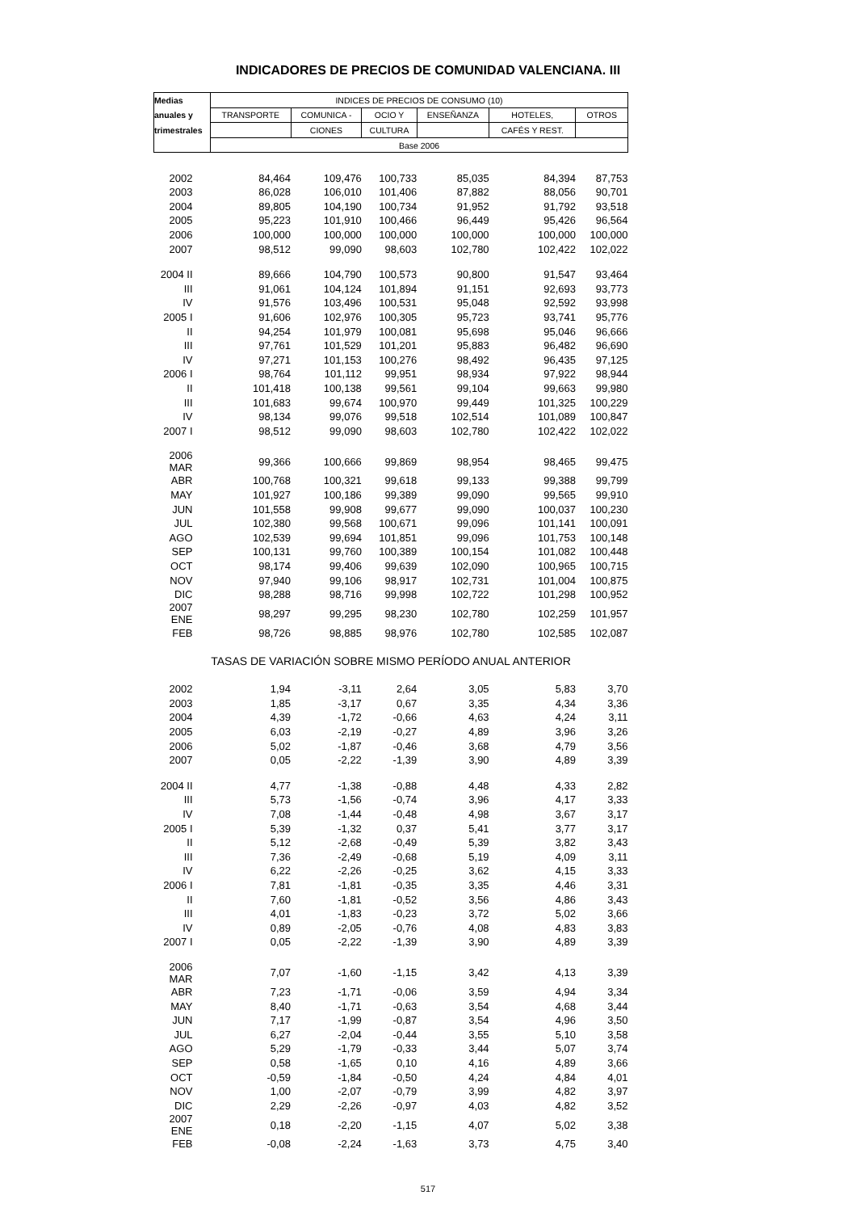INDICADORES DE PRECIOS DE COMUNIDAD VALENCIANA. III
| Medias | INDICES DE PRECIOS DE CONSUMO (10) | | | | | |
| --- | --- | --- | --- | --- | --- | --- |
| anuales y | TRANSPORTE | COMUNICA - | OCIO Y | ENSEÑANZA | HOTELES, | OTROS |
| trimestrales | | CIONES | CULTURA | | CAFÉS Y REST. | |
| | Base 2006 | | | | | |
| 2002 | 84,464 | 109,476 | 100,733 | 85,035 | 84,394 | 87,753 |
| 2003 | 86,028 | 106,010 | 101,406 | 87,882 | 88,056 | 90,701 |
| 2004 | 89,805 | 104,190 | 100,734 | 91,952 | 91,792 | 93,518 |
| 2005 | 95,223 | 101,910 | 100,466 | 96,449 | 95,426 | 96,564 |
| 2006 | 100,000 | 100,000 | 100,000 | 100,000 | 100,000 | 100,000 |
| 2007 | 98,512 | 99,090 | 98,603 | 102,780 | 102,422 | 102,022 |
| 2004 II | 89,666 | 104,790 | 100,573 | 90,800 | 91,547 | 93,464 |
| III | 91,061 | 104,124 | 101,894 | 91,151 | 92,693 | 93,773 |
| IV | 91,576 | 103,496 | 100,531 | 95,048 | 92,592 | 93,998 |
| 2005 I | 91,606 | 102,976 | 100,305 | 95,723 | 93,741 | 95,776 |
| II | 94,254 | 101,979 | 100,081 | 95,698 | 95,046 | 96,666 |
| III | 97,761 | 101,529 | 101,201 | 95,883 | 96,482 | 96,690 |
| IV | 97,271 | 101,153 | 100,276 | 98,492 | 96,435 | 97,125 |
| 2006 I | 98,764 | 101,112 | 99,951 | 98,934 | 97,922 | 98,944 |
| II | 101,418 | 100,138 | 99,561 | 99,104 | 99,663 | 99,980 |
| III | 101,683 | 99,674 | 100,970 | 99,449 | 101,325 | 100,229 |
| IV | 98,134 | 99,076 | 99,518 | 102,514 | 101,089 | 100,847 |
| 2007 I | 98,512 | 99,090 | 98,603 | 102,780 | 102,422 | 102,022 |
| 2006 MAR | 99,366 | 100,666 | 99,869 | 98,954 | 98,465 | 99,475 |
| ABR | 100,768 | 100,321 | 99,618 | 99,133 | 99,388 | 99,799 |
| MAY | 101,927 | 100,186 | 99,389 | 99,090 | 99,565 | 99,910 |
| JUN | 101,558 | 99,908 | 99,677 | 99,090 | 100,037 | 100,230 |
| JUL | 102,380 | 99,568 | 100,671 | 99,096 | 101,141 | 100,091 |
| AGO | 102,539 | 99,694 | 101,851 | 99,096 | 101,753 | 100,148 |
| SEP | 100,131 | 99,760 | 100,389 | 100,154 | 101,082 | 100,448 |
| OCT | 98,174 | 99,406 | 99,639 | 102,090 | 100,965 | 100,715 |
| NOV | 97,940 | 99,106 | 98,917 | 102,731 | 101,004 | 100,875 |
| DIC | 98,288 | 98,716 | 99,998 | 102,722 | 101,298 | 100,952 |
| 2007 ENE | 98,297 | 99,295 | 98,230 | 102,780 | 102,259 | 101,957 |
| FEB | 98,726 | 98,885 | 98,976 | 102,780 | 102,585 | 102,087 |
| TASAS DE VARIACIÓN SOBRE MISMO PERÍODO ANUAL ANTERIOR | | | | | | |
| 2002 | 1,94 | -3,11 | 2,64 | 3,05 | 5,83 | 3,70 |
| 2003 | 1,85 | -3,17 | 0,67 | 3,35 | 4,34 | 3,36 |
| 2004 | 4,39 | -1,72 | -0,66 | 4,63 | 4,24 | 3,11 |
| 2005 | 6,03 | -2,19 | -0,27 | 4,89 | 3,96 | 3,26 |
| 2006 | 5,02 | -1,87 | -0,46 | 3,68 | 4,79 | 3,56 |
| 2007 | 0,05 | -2,22 | -1,39 | 3,90 | 4,89 | 3,39 |
| 2004 II | 4,77 | -1,38 | -0,88 | 4,48 | 4,33 | 2,82 |
| III | 5,73 | -1,56 | -0,74 | 3,96 | 4,17 | 3,33 |
| IV | 7,08 | -1,44 | -0,48 | 4,98 | 3,67 | 3,17 |
| 2005 I | 5,39 | -1,32 | 0,37 | 5,41 | 3,77 | 3,17 |
| II | 5,12 | -2,68 | -0,49 | 5,39 | 3,82 | 3,43 |
| III | 7,36 | -2,49 | -0,68 | 5,19 | 4,09 | 3,11 |
| IV | 6,22 | -2,26 | -0,25 | 3,62 | 4,15 | 3,33 |
| 2006 I | 7,81 | -1,81 | -0,35 | 3,35 | 4,46 | 3,31 |
| II | 7,60 | -1,81 | -0,52 | 3,56 | 4,86 | 3,43 |
| III | 4,01 | -1,83 | -0,23 | 3,72 | 5,02 | 3,66 |
| IV | 0,89 | -2,05 | -0,76 | 4,08 | 4,83 | 3,83 |
| 2007 I | 0,05 | -2,22 | -1,39 | 3,90 | 4,89 | 3,39 |
| 2006 MAR | 7,07 | -1,60 | -1,15 | 3,42 | 4,13 | 3,39 |
| ABR | 7,23 | -1,71 | -0,06 | 3,59 | 4,94 | 3,34 |
| MAY | 8,40 | -1,71 | -0,63 | 3,54 | 4,68 | 3,44 |
| JUN | 7,17 | -1,99 | -0,87 | 3,54 | 4,96 | 3,50 |
| JUL | 6,27 | -2,04 | -0,44 | 3,55 | 5,10 | 3,58 |
| AGO | 5,29 | -1,79 | -0,33 | 3,44 | 5,07 | 3,74 |
| SEP | 0,58 | -1,65 | 0,10 | 4,16 | 4,89 | 3,66 |
| OCT | -0,59 | -1,84 | -0,50 | 4,24 | 4,84 | 4,01 |
| NOV | 1,00 | -2,07 | -0,79 | 3,99 | 4,82 | 3,97 |
| DIC | 2,29 | -2,26 | -0,97 | 4,03 | 4,82 | 3,52 |
| 2007 ENE | 0,18 | -2,20 | -1,15 | 4,07 | 5,02 | 3,38 |
| FEB | -0,08 | -2,24 | -1,63 | 3,73 | 4,75 | 3,40 |
517